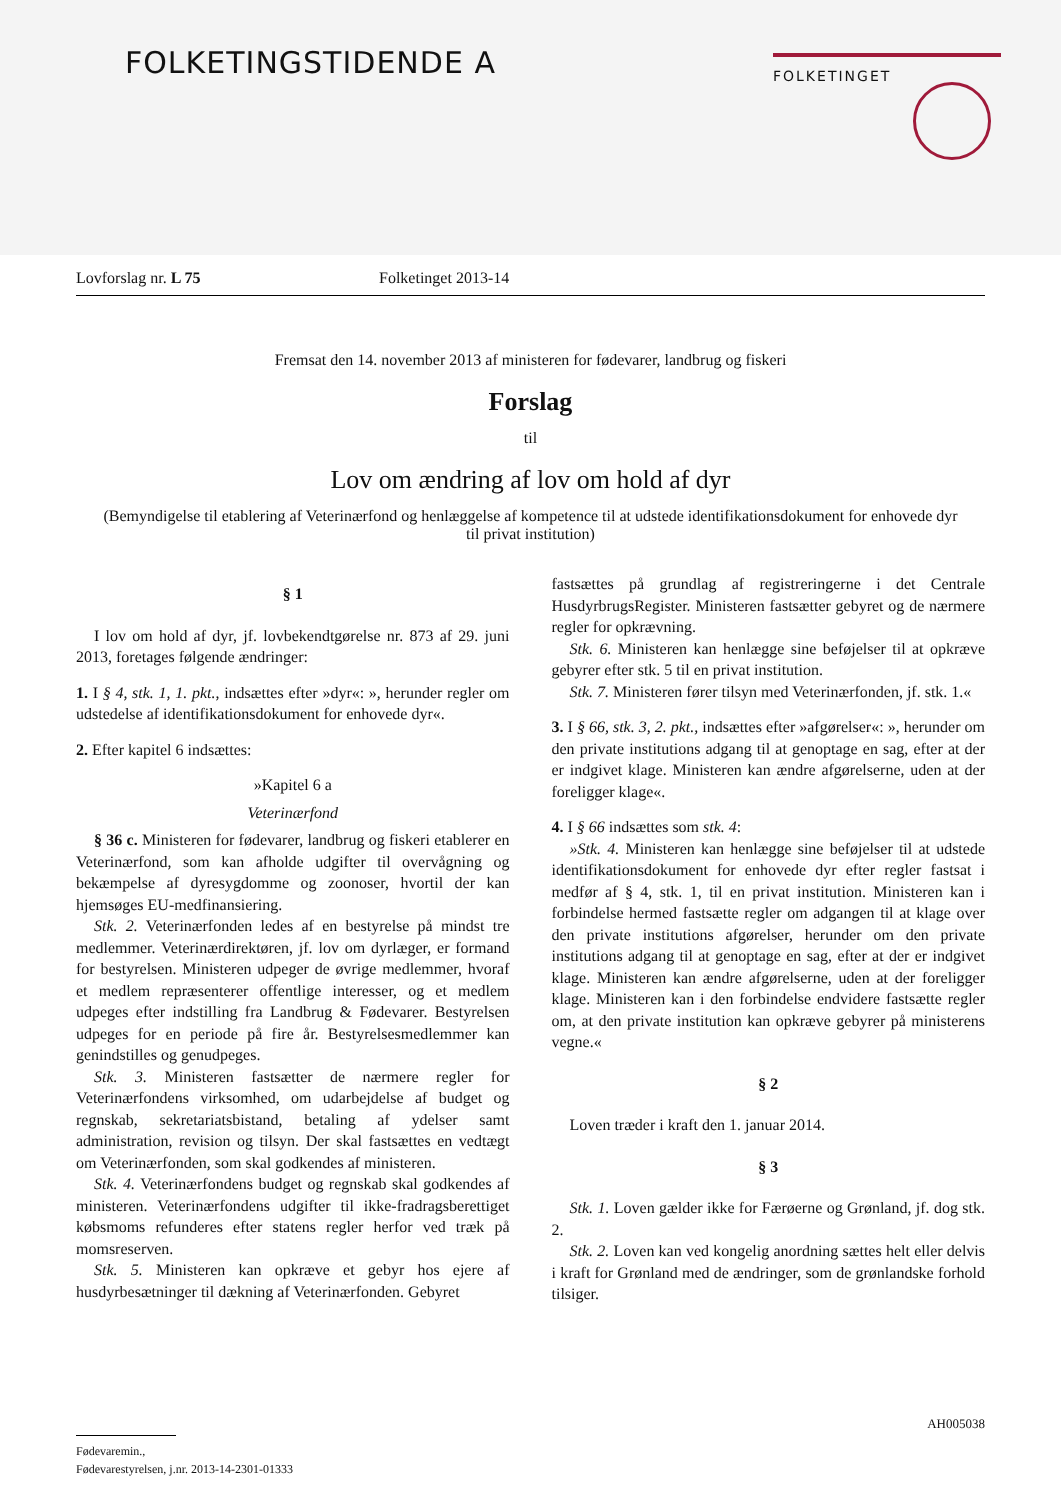FOLKETINGSTIDENDE A FOLKETINGET
Lovforslag nr. L 75 Folketinget 2013-14
Fremsat den 14. november 2013 af ministeren for fødevarer, landbrug og fiskeri
Forslag
til
Lov om ændring af lov om hold af dyr
(Bemyndigelse til etablering af Veterinærfond og henlæggelse af kompetence til at udstede identifikationsdokument for enhovede dyr til privat institution)
§ 1
I lov om hold af dyr, jf. lovbekendtgørelse nr. 873 af 29. juni 2013, foretages følgende ændringer:
1. I § 4, stk. 1, 1. pkt., indsættes efter »dyr«: », herunder regler om udstedelse af identifikationsdokument for enhovede dyr«.
2. Efter kapitel 6 indsættes:
»Kapitel 6 a
Veterinærfond
§ 36 c. Ministeren for fødevarer, landbrug og fiskeri etablerer en Veterinærfond, som kan afholde udgifter til overvågning og bekæmpelse af dyresygdomme og zoonoser, hvortil der kan hjemsøges EU-medfinansiering.
Stk. 2. Veterinærfonden ledes af en bestyrelse på mindst tre medlemmer. Veterinærdirektøren, jf. lov om dyrlæger, er formand for bestyrelsen. Ministeren udpeger de øvrige medlemmer, hvoraf et medlem repræsenterer offentlige interesser, og et medlem udpeges efter indstilling fra Landbrug & Fødevarer. Bestyrelsen udpeges for en periode på fire år. Bestyrelsesmedlemmer kan genindstilles og genudpeges.
Stk. 3. Ministeren fastsætter de nærmere regler for Veterinærfondens virksomhed, om udarbejdelse af budget og regnskab, sekretariatsbistand, betaling af ydelser samt administration, revision og tilsyn. Der skal fastsættes en vedtægt om Veterinærfonden, som skal godkendes af ministeren.
Stk. 4. Veterinærfondens budget og regnskab skal godkendes af ministeren. Veterinærfondens udgifter til ikke-fradragsberettiget købsmoms refunderes efter statens regler herfor ved træk på momsreserven.
Stk. 5. Ministeren kan opkræve et gebyr hos ejere af husdyrbesætninger til dækning af Veterinærfonden. Gebyret
fastsættes på grundlag af registreringerne i det Centrale HusdyrbrugsRegister. Ministeren fastsætter gebyret og de nærmere regler for opkrævning.
Stk. 6. Ministeren kan henlægge sine beføjelser til at opkræve gebyrer efter stk. 5 til en privat institution.
Stk. 7. Ministeren fører tilsyn med Veterinærfonden, jf. stk. 1.«
3. I § 66, stk. 3, 2. pkt., indsættes efter »afgørelser«: », herunder om den private institutions adgang til at genoptage en sag, efter at der er indgivet klage. Ministeren kan ændre afgørelserne, uden at der foreligger klage«.
4. I § 66 indsættes som stk. 4:
»Stk. 4. Ministeren kan henlægge sine beføjelser til at udstede identifikationsdokument for enhovede dyr efter regler fastsat i medfør af § 4, stk. 1, til en privat institution. Ministeren kan i forbindelse hermed fastsætte regler om adgangen til at klage over den private institutions afgørelser, herunder om den private institutions adgang til at genoptage en sag, efter at der er indgivet klage. Ministeren kan ændre afgørelserne, uden at der foreligger klage. Ministeren kan i den forbindelse endvidere fastsætte regler om, at den private institution kan opkræve gebyrer på ministerens vegne.«
§ 2
Loven træder i kraft den 1. januar 2014.
§ 3
Stk. 1. Loven gælder ikke for Færøerne og Grønland, jf. dog stk. 2.
Stk. 2. Loven kan ved kongelig anordning sættes helt eller delvis i kraft for Grønland med de ændringer, som de grønlandske forhold tilsiger.
AH005038
Fødevaremin.,
Fødevarestyrelsen, j.nr. 2013-14-2301-01333